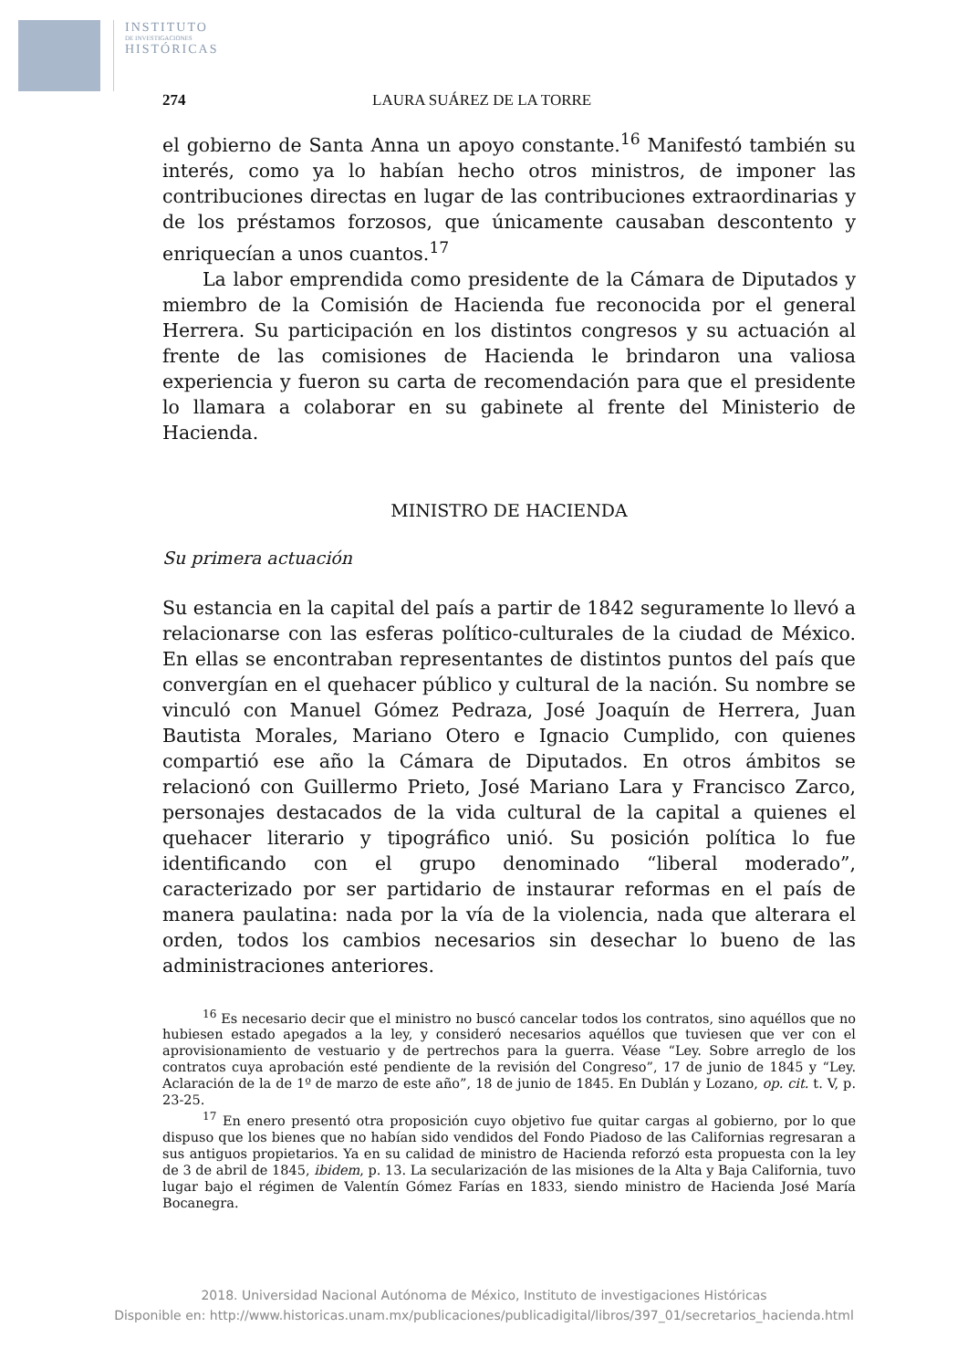INSTITUTO
DE INVESTIGACIONES
HISTÓRICAS
274 LAURA SUÁREZ DE LA TORRE
el gobierno de Santa Anna un apoyo constante.<sup>16</sup> Manifestó también su interés, como ya lo habían hecho otros ministros, de imponer las contribuciones directas en lugar de las contribuciones extraordinarias y de los préstamos forzosos, que únicamente causaban descontento y enriquecían a unos cuantos.<sup>17</sup>
La labor emprendida como presidente de la Cámara de Diputados y miembro de la Comisión de Hacienda fue reconocida por el general Herrera. Su participación en los distintos congresos y su actuación al frente de las comisiones de Hacienda le brindaron una valiosa experiencia y fueron su carta de recomendación para que el presidente lo llamara a colaborar en su gabinete al frente del Ministerio de Hacienda.
MINISTRO DE HACIENDA
Su primera actuación
Su estancia en la capital del país a partir de 1842 seguramente lo llevó a relacionarse con las esferas político-culturales de la ciudad de México. En ellas se encontraban representantes de distintos puntos del país que convergían en el quehacer público y cultural de la nación. Su nombre se vinculó con Manuel Gómez Pedraza, José Joaquín de Herrera, Juan Bautista Morales, Mariano Otero e Ignacio Cumplido, con quienes compartió ese año la Cámara de Diputados. En otros ámbitos se relacionó con Guillermo Prieto, José Mariano Lara y Francisco Zarco, personajes destacados de la vida cultural de la capital a quienes el quehacer literario y tipográfico unió. Su posición política lo fue identificando con el grupo denominado “liberal moderado”, caracterizado por ser partidario de instaurar reformas en el país de manera paulatina: nada por la vía de la violencia, nada que alterara el orden, todos los cambios necesarios sin desechar lo bueno de las administraciones anteriores.
<sup>16</sup> Es necesario decir que el ministro no buscó cancelar todos los contratos, sino aquéllos que no hubiesen estado apegados a la ley, y consideró necesarios aquéllos que tuviesen que ver con el aprovisionamiento de vestuario y de pertrechos para la guerra. Véase “Ley. Sobre arreglo de los contratos cuya aprobación esté pendiente de la revisión del Congreso”, 17 de junio de 1845 y “Ley. Aclaración de la de 1º de marzo de este año”, 18 de junio de 1845. En Dublán y Lozano, op. cit. t. V, p. 23-25.
<sup>17</sup> En enero presentó otra proposición cuyo objetivo fue quitar cargas al gobierno, por lo que dispuso que los bienes que no habían sido vendidos del Fondo Piadoso de las Californias regresaran a sus antiguos propietarios. Ya en su calidad de ministro de Hacienda reforzó esta propuesta con la ley de 3 de abril de 1845, ibidem, p. 13. La secularización de las misiones de la Alta y Baja California, tuvo lugar bajo el régimen de Valentín Gómez Farías en 1833, siendo ministro de Hacienda José María Bocanegra.
2018. Universidad Nacional Autónoma de México, Instituto de investigaciones Históricas
Disponible en: http://www.historicas.unam.mx/publicaciones/publicadigital/libros/397_01/secretarios_hacienda.html